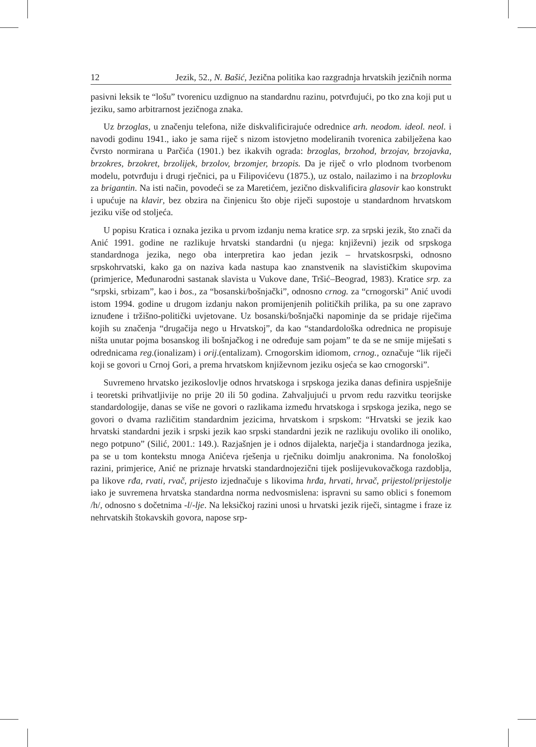12 Jezik, 52., N. Bašić, Jezična politika kao razgradnja hrvatskih jezičnih norma
pasivni leksik te “lošu” tvorenicu uzdignuo na standardnu razinu, potvrđujući, po tko zna koji put u jeziku, samo arbitrarnost jezičnoga znaka.
Uz brzoglas, u značenju telefona, niže diskvalificirajuće odrednice arh. neodom. ideol. neol. i navodi godinu 1941., iako je sama riječ s nizom istovjetno modeliranih tvorenica zabilježena kao čvrsto normirana u Parčića (1901.) bez ikakvih ograda: brzoglas, brzohod, brzojav, brzojavka, brzokres, brzokret, brzolijek, brzolov, brzomjer, brzopis. Da je riječ o vrlo plodnom tvorbenom modelu, potvrđuju i drugi rječnici, pa u Filipovićevu (1875.), uz ostalo, nailazimo i na brzoplovku za brigantin. Na isti način, povodeći se za Maretićem, jezično diskvalificira glasovir kao konstrukt i upućuje na klavir, bez obzira na činjenicu što obje riječi supostoje u standardnom hrvatskom jeziku više od stoljeća.
U popisu Kratica i oznaka jezika u prvom izdanju nema kratice srp. za srpski jezik, što znači da Anić 1991. godine ne razlikuje hrvatski standardni (u njega: književni) jezik od srpskoga standardnoga jezika, nego oba interpretira kao jedan jezik – hrvatskosrpski, odnosno srpskohrvatski, kako ga on naziva kada nastupa kao znanstvenik na slavističkim skupovima (primjerice, Međunarodni sastanak slavista u Vukove dane, Tršić–Beograd, 1983). Kratice srp. za “srpski, srbizam”, kao i bos., za “bosanski/bošnjački”, odnosno crnog. za “crnogorski” Anić uvodi istom 1994. godine u drugom izdanju nakon promijenjenih političkih prilika, pa su one zapravo iznuđene i tržišno-politički uvjetovane. Uz bosanski/bošnjački napominje da se pridaje riječima kojih su značenja “drugačija nego u Hrvatskoj”, da kao “standardološka odrednica ne propisuje ništa unutar pojma bosanskog ili bošnjačkog i ne određuje sam pojam” te da se ne smije miješati s odrednicama reg.(ionalizam) i orij.(entalizam). Crnogorskim idiomom, crnog., označuje “lik riječi koji se govori u Crnoj Gori, a prema hrvatskom književnom jeziku osjeća se kao crnogorski”.
Suvremeno hrvatsko jezikoslovlje odnos hrvatskoga i srpskoga jezika danas definira uspješnije i teoretski prihvatljivije no prije 20 ili 50 godina. Zahvaljujući u prvom redu razvitku teorijske standardologije, danas se više ne govori o razlikama između hrvatskoga i srpskoga jezika, nego se govori o dvama različitim standardnim jezicima, hrvatskom i srpskom: “Hrvatski se jezik kao hrvatski standardni jezik i srpski jezik kao srpski standardni jezik ne razlikuju ovoliko ili onoliko, nego potpuno” (Silić, 2001.: 149.). Razjašnjen je i odnos dijalekta, narječja i standardnoga jezika, pa se u tom kontekstu mnoga Anićeva rješenja u rječniku doimlju anakronima. Na fonološkoj razini, primjerice, Anić ne priznaje hrvatski standardnojezični tijek poslijevukovačkoga razdoblja, pa likove rđa, rvati, rvač, prijesto izjednačuje s likovima hrđa, hrvati, hrvač, prijestol/prijestolje iako je suvremena hrvatska standardna norma nedvosmislena: ispravni su samo oblici s fonemom /h/, odnosno s dočetnima -l/-lje. Na leksičkoj razini unosi u hrvatski jezik riječi, sintagme i fraze iz nehrvatskih štokavskih govora, napose srp-